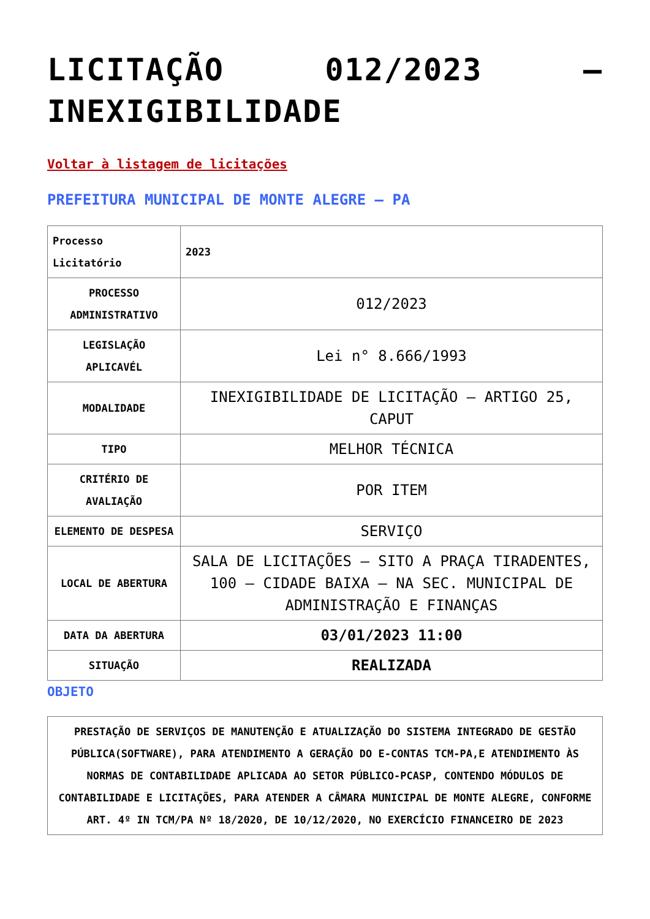LICITAÇÃO 012/2023 – INEXIGIBILIDADE
Voltar à listagem de licitações
PREFEITURA MUNICIPAL DE MONTE ALEGRE – PA
| Processo Licitatório | 2023 |
| PROCESSO ADMINISTRATIVO | 012/2023 |
| LEGISLAÇÃO APLICAVÉL | Lei n° 8.666/1993 |
| MODALIDADE | INEXIGIBILIDADE DE LICITAÇÃO – ARTIGO 25, CAPUT |
| TIPO | MELHOR TÉCNICA |
| CRITÉRIO DE AVALIAÇÃO | POR ITEM |
| ELEMENTO DE DESPESA | SERVIÇO |
| LOCAL DE ABERTURA | SALA DE LICITAÇÕES – SITO A PRAÇA TIRADENTES, 100 – CIDADE BAIXA – NA SEC. MUNICIPAL DE ADMINISTRAÇÃO E FINANÇAS |
| DATA DA ABERTURA | 03/01/2023 11:00 |
| SITUAÇÃO | REALIZADA |
OBJETO
PRESTAÇÃO DE SERVIÇOS DE MANUTENÇÃO E ATUALIZAÇÃO DO SISTEMA INTEGRADO DE GESTÃO PÚBLICA(SOFTWARE), PARA ATENDIMENTO A GERAÇÃO DO E-CONTAS TCM-PA,E ATENDIMENTO ÀS NORMAS DE CONTABILIDADE APLICADA AO SETOR PÚBLICO-PCASP, CONTENDO MÓDULOS DE CONTABILIDADE E LICITAÇÕES, PARA ATENDER A CÂMARA MUNICIPAL DE MONTE ALEGRE, CONFORME ART. 4º IN TCM/PA Nº 18/2020, DE 10/12/2020, NO EXERCÍCIO FINANCEIRO DE 2023